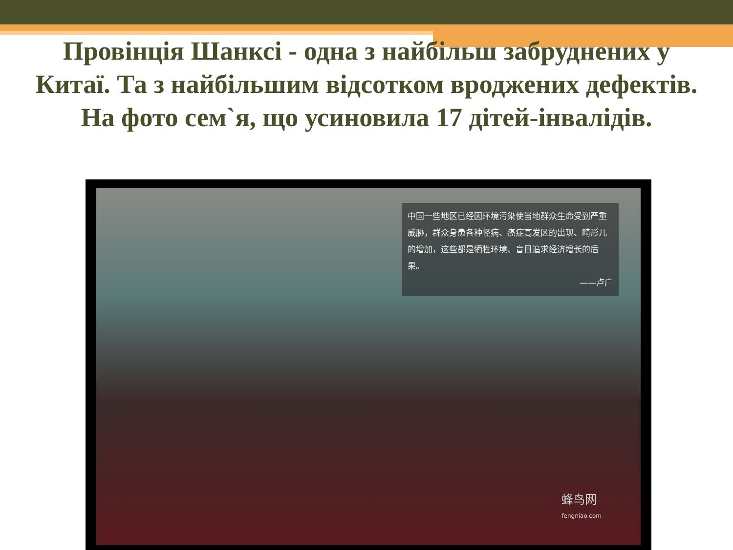Провінція Шанксі - одна з найбільш забруднених у Китаї. Та з найбільшим відсотком вроджених дефектів. На фото сем`я, що усиновила 17 дітей-інвалідів.
中国一些地区已经因环境污染使当地群众生命受到严重威胁，群众身患各种怪病、癌症高发区的出现、畸形儿的增加，这些都是牺牲环境、盲目追求经济增长的后果。
——卢广
蜂鸟网
fengniao.com